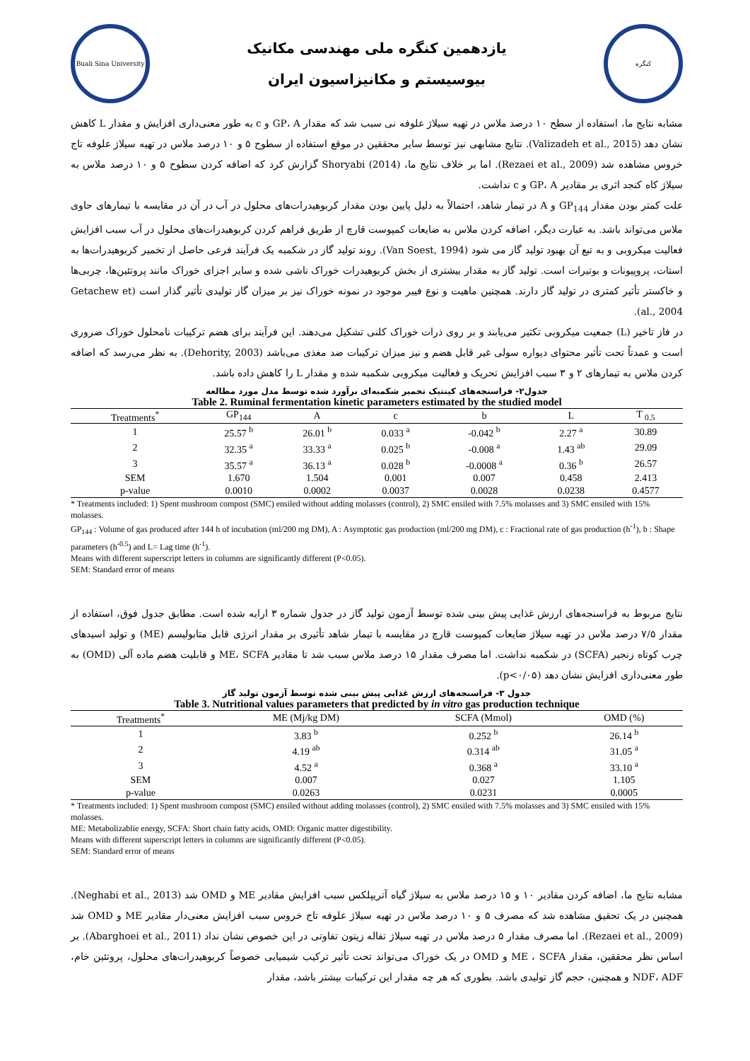Buali Sina University
یازدهمین کنگره ملی مهندسی مکانیک
بیوسیستم و مکانیزاسیون ایران
کنگره
مشابه نتایج ما، استفاده از سطح ۱۰ درصد ملاس در تهیه سیلاژ علوفه نی سبب شد که مقدار GP، A و c به طور معنی‌داری افزایش و مقدار L کاهش نشان دهد (Valizadeh et al., 2015). نتایج مشابهی نیز توسط سایر محققین در موقع استفاده از سطوح ۵ و ۱۰ درصد ملاس در تهیه سیلاژ علوفه تاج خروس مشاهده شد (Rezaei et al., 2009). اما بر خلاف نتایج ما، Shoryabi (2014) گزارش کرد که اضافه کردن سطوح ۵ و ۱۰ درصد ملاس به سیلاژ کاه کنجد اثری بر مقادیر GP، A و c نداشت.
علت کمتر بودن مقدار GP<sub>144</sub> و A در تیمار شاهد، احتمالاً به دلیل پایین بودن مقدار کربوهیدرات‌های محلول در آب در آن در مقایسه با تیمارهای حاوی ملاس می‌تواند باشد. به عبارت دیگر، اضافه کردن ملاس به ضایعات کمپوست قارچ از طریق فراهم کردن کربوهیدرات‌های محلول در آب سبب افزایش فعالیت میکروبی و به تبع آن بهبود تولید گاز می شود (Van Soest, 1994). روند تولید گاز در شکمبه یک فرآیند فرعی حاصل از تخمیر کربوهیدرات‌ها به استات، پروپیونات و بوتیرات است. تولید گاز به مقدار بیشتری از بخش کربوهیدرات خوراک ناشی شده و سایر اجزای خوراک مانند پروتئین‌ها، چربی‌ها و خاکستر تأثیر کمتری در تولید گاز دارند. همچنین ماهیت و نوع فیبر موجود در نمونه خوراک نیز بر میزان گاز تولیدی تأثیر گذار است (Getachew et al., 2004).
در فاز تاخیر (L) جمعیت میکروبی تکثیر می‌یابند و بر روی ذرات خوراک کلنی تشکیل می‌دهند. این فرآیند برای هضم ترکیبات نامحلول خوراک ضروری است و عمدتاً تحت تأثیر محتوای دیواره سولی غیر قابل هضم و نیز میزان ترکیبات ضد مغذی می‌باشد (Dehority, 2003). به نظر می‌رسد که اضافه کردن ملاس به تیمارهای ۲ و ۳ سبب افزایش تحریک و فعالیت میکروبی شکمبه شده و مقدار L را کاهش داده باشد.
جدول۲- فراسنجه‌های کینتیک تخمیر شکمبه‌ای برآورد شده توسط مدل مورد مطالعه
Table 2. Ruminal fermentation kinetic parameters estimated by the studied model
| Treatments<sup>*</sup> | GP<sub>144</sub> | A | c | b | L | T <sub>0.5</sub> |
| --- | --- | --- | --- | --- | --- | --- |
| 1 | 25.57 <sup>b</sup> | 26.01 <sup>b</sup> | 0.033 <sup>a</sup> | -0.042 <sup>b</sup> | 2.27 <sup>a</sup> | 30.89 |
| 2 | 32.35 <sup>a</sup> | 33.33 <sup>a</sup> | 0.025 <sup>b</sup> | -0.008 <sup>a</sup> | 1.43 <sup>ab</sup> | 29.09 |
| 3 | 35.57 <sup>a</sup> | 36.13 <sup>a</sup> | 0.028 <sup>b</sup> | -0.0008 <sup>a</sup> | 0.36 <sup>b</sup> | 26.57 |
| SEM | 1.670 | 1.504 | 0.001 | 0.007 | 0.458 | 2.413 |
| p-value | 0.0010 | 0.0002 | 0.0037 | 0.0028 | 0.0238 | 0.4577 |
* Treatments included: 1) Spent mushroom compost (SMC) ensiled without adding molasses (control), 2) SMC ensiled with 7.5% molasses and 3) SMC ensiled with 15% molasses.
GP<sub>144</sub> : Volume of gas produced after 144 h of incubation (ml/200 mg DM), A : Asymptotic gas production (ml/200 mg DM), c : Fractional rate of gas production (h<sup>-1</sup>), b : Shape parameters (h<sup>-0.5</sup>) and L= Lag time (h<sup>-1</sup>).
Means with different superscript letters in columns are significantly different (P<0.05).
SEM: Standard error of means
نتایج مربوط به فراسنجه‌های ارزش غذایی پیش بینی شده توسط آزمون تولید گاز در جدول شماره ۳ ارایه شده است. مطابق جدول فوق، استفاده از مقدار ۷/۵ درصد ملاس در تهیه سیلاژ ضایعات کمپوست قارچ در مقایسه با تیمار شاهد تأثیری بر مقدار انرژی قابل متابولیسم (ME) و تولید اسیدهای چرب کوتاه زنجیر (SCFA) در شکمبه نداشت. اما مصرف مقدار ۱۵ درصد ملاس سبب شد تا مقادیر ME، SCFA و قابلیت هضم ماده آلی (OMD) به طور معنی‌داری افزایش نشان دهد (p<۰/۰۵).
جدول ۳- فراسنجه‌های ارزش غذایی پیش بینی شده توسط آزمون تولید گاز
Table 3. Nutritional values parameters that predicted by in vitro gas production technique
| Treatments<sup>*</sup> | ME (Mj/kg DM) | SCFA (Mmol) | OMD (%) |
| --- | --- | --- | --- |
| 1 | 3.83 <sup>b</sup> | 0.252 <sup>b</sup> | 26.14 <sup>b</sup> |
| 2 | 4.19 <sup>ab</sup> | 0.314 <sup>ab</sup> | 31.05 <sup>a</sup> |
| 3 | 4.52 <sup>a</sup> | 0.368 <sup>a</sup> | 33.10 <sup>a</sup> |
| SEM | 0.007 | 0.027 | 1.105 |
| p-value | 0.0263 | 0.0231 | 0.0005 |
* Treatments included: 1) Spent mushroom compost (SMC) ensiled without adding molasses (control), 2) SMC ensiled with 7.5% molasses and 3) SMC ensiled with 15% molasses.
ME: Metabolizablie energy, SCFA: Short chain fatty acids, OMD: Organic matter digestibility.
Means with different superscript letters in columns are significantly different (P<0.05).
SEM: Standard error of means
مشابه نتایج ما، اضافه کردن مقادیر ۱۰ و ۱۵ درصد ملاس به سیلاژ گیاه آتریپلکس سبب افزایش مقادیر ME و OMD شد (Neghabi et al., 2013). همچنین در یک تحقیق مشاهده شد که مصرف ۵ و ۱۰ درصد ملاس در تهیه سیلاژ علوفه تاج خروس سبب افزایش معنی‌دار مقادیر ME و OMD شد (Rezaei et al., 2009). اما مصرف مقدار ۵ درصد ملاس در تهیه سیلاژ تفاله زیتون تفاوتی در این خصوص نشان نداد (Abarghoei et al., 2011). بر اساس نظر محققین، مقدار ME ، SCFA و OMD در یک خوراک می‌تواند تحت تأثیر ترکیب شیمیایی خصوصاً کربوهیدرات‌های محلول، پروتئین خام، NDF، ADF و همچنین، حجم گاز تولیدی باشد. بطوری که هر چه مقدار این ترکیبات بیشتر باشد، مقدار